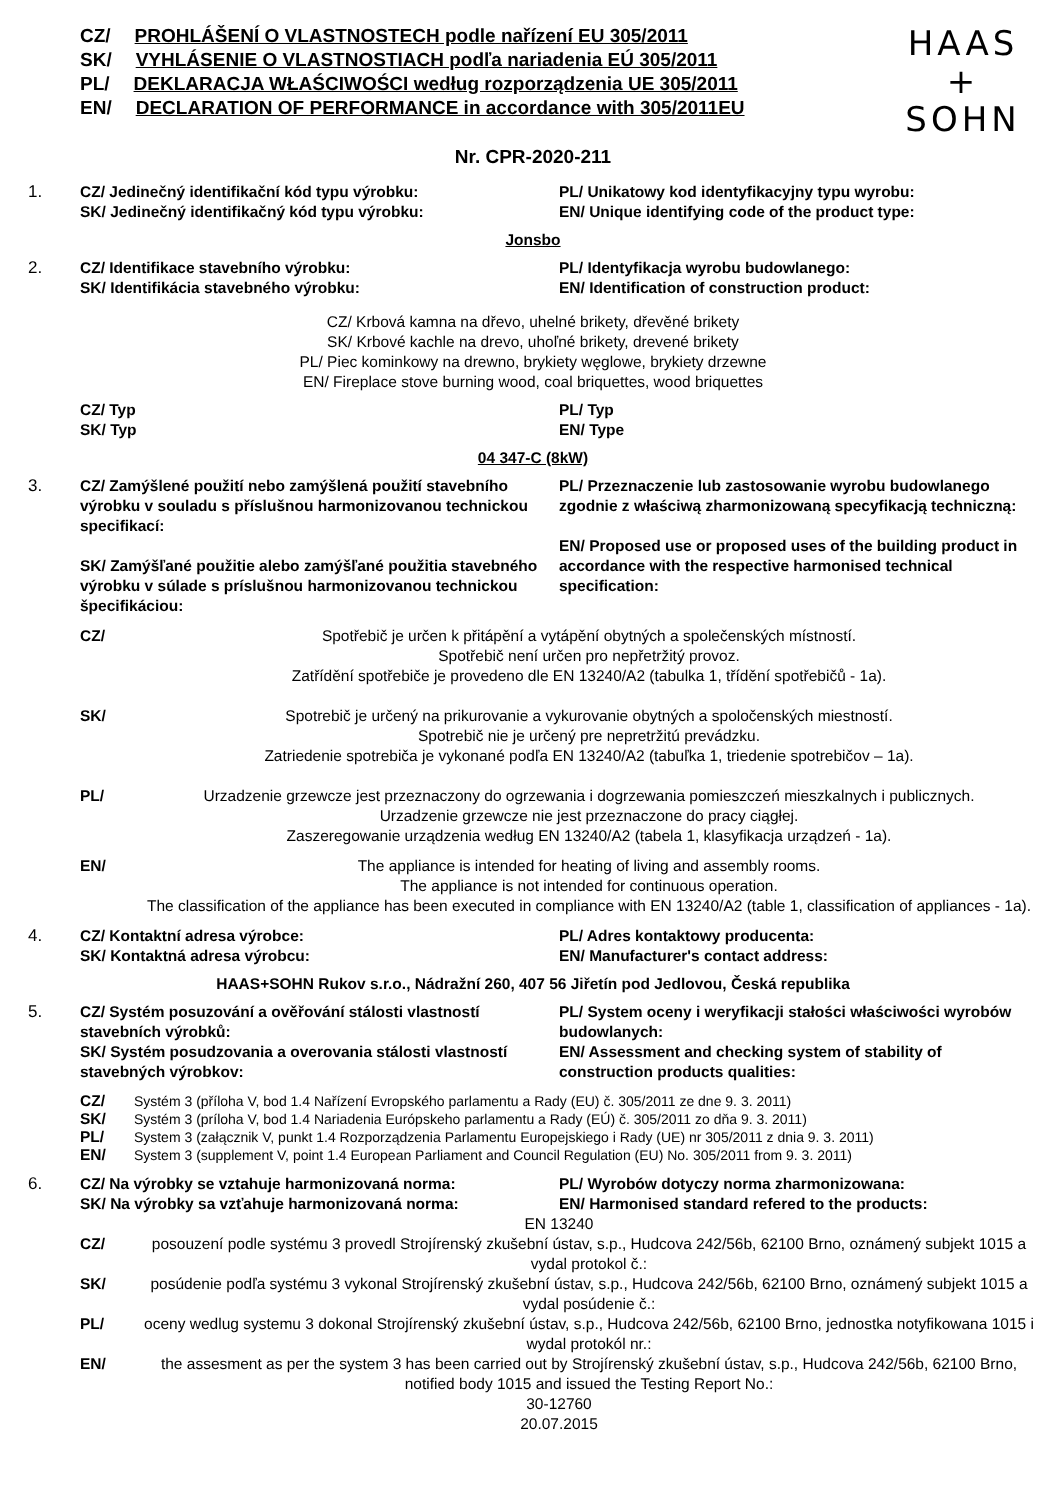CZ/ PROHLÁŠENÍ O VLASTNOSTECH podle nařízení EU 305/2011
SK/ VYHLÁSENIE O VLASTNOSTIACH podľa nariadenia EÚ 305/2011
PL/ DEKLARACJA WŁAŚCIWOŚCI według rozporządzenia UE 305/2011
EN/ DECLARATION OF PERFORMANCE in accordance with 305/2011EU
HAAS
+
SOHN
Nr. CPR-2020-211
1.
CZ/ Jedinečný identifikační kód typu výrobku:
SK/ Jedinečný identifikačný kód typu výrobku:
PL/ Unikatowy kod identyfikacyjny typu wyrobu:
EN/ Unique identifying code of the product type:
Jonsbo
2.
CZ/ Identifikace stavebního výrobku:
SK/ Identifikácia stavebného výrobku:
PL/ Identyfikacja wyrobu budowlanego:
EN/ Identification of construction product:
CZ/ Krbová kamna na dřevo, uhelné brikety, dřevěné brikety
SK/ Krbové kachle na drevo, uhoľné brikety, drevené brikety
PL/ Piec kominkowy na drewno, brykiety węglowe, brykiety drzewne
EN/ Fireplace stove burning wood, coal briquettes, wood briquettes
CZ/ Typ
SK/ Typ
PL/ Typ
EN/ Type
04 347-C (8kW)
3.
CZ/ Zamýšlené použití nebo zamýšlená použití stavebního výrobku v souladu s příslušnou harmonizovanou technickou specifikací:
SK/ Zamýšľané použitie alebo zamýšľané použitia stavebného výrobku v súlade s príslušnou harmonizovanou technickou špecifikáciou:
PL/ Przeznaczenie lub zastosowanie wyrobu budowlanego zgodnie z właściwą zharmonizowaną specyfikacją techniczną:
EN/ Proposed use or proposed uses of the building product in accordance with the respective harmonised technical specification:
CZ/ Spotřebič je určen k přitápění a vytápění obytných a společenských místností.
Spotřebič není určen pro nepřetržitý provoz.
Zatřídění spotřebiče je provedeno dle EN 13240/A2 (tabulka 1, třídění spotřebičů - 1a).
SK/ Spotrebič je určený na prikurovanie a vykurovanie obytných a spoločenských miestností.
Spotrebič nie je určený pre nepretržitú prevádzku.
Zatriedenie spotrebiča je vykonané podľa EN 13240/A2 (tabuľka 1, triedenie spotrebičov – 1a).
PL/ Urzadzenie grzewcze jest przeznaczony do ogrzewania i dogrzewania pomieszczeń mieszkalnych i publicznych.
Urzadzenie grzewcze nie jest przeznaczone do pracy ciągłej.
Zaszeregowanie urządzenia według EN 13240/A2 (tabela 1, klasyfikacja urządzeń - 1a).
EN/ The appliance is intended for heating of living and assembly rooms.
The appliance is not intended for continuous operation.
The classification of the appliance has been executed in compliance with EN 13240/A2 (table 1, classification of appliances - 1a).
4.
CZ/ Kontaktní adresa výrobce:
SK/ Kontaktná adresa výrobcu:
PL/ Adres kontaktowy producenta:
EN/ Manufacturer's contact address:
HAAS+SOHN Rukov s.r.o., Nádražní 260, 407 56 Jiřetín pod Jedlovou, Česká republika
5.
CZ/ Systém posuzování a ověřování stálosti vlastností stavebních výrobků:
SK/ Systém posudzovania a overovania stálosti vlastností stavebných výrobkov:
PL/ System oceny i weryfikacji stałości właściwości wyrobów budowlanych:
EN/ Assessment and checking system of stability of construction products qualities:
CZ/ Systém 3 (příloha V, bod 1.4 Nařízení Evropského parlamentu a Rady (EU) č. 305/2011 ze dne 9. 3. 2011)
SK/ Systém 3 (príloha V, bod 1.4 Nariadenia Európskeho parlamentu a Rady (EÚ) č. 305/2011 zo dňa 9. 3. 2011)
PL/ System 3 (załącznik V, punkt 1.4 Rozporządzenia Parlamentu Europejskiego i Rady (UE) nr 305/2011 z dnia 9. 3. 2011)
EN/ System 3 (supplement V, point 1.4 European Parliament and Council Regulation (EU) No. 305/2011 from 9. 3. 2011)
6.
CZ/ Na výrobky se vztahuje harmonizovaná norma:
SK/ Na výrobky sa vzťahuje harmonizovaná norma:
PL/ Wyrobów dotyczy norma zharmonizowana:
EN/ Harmonised standard refered to the products:
EN 13240
CZ/ posouzení podle systému 3 provedl Strojírenský zkušební ústav, s.p., Hudcova 242/56b, 62100 Brno, oznámený subjekt 1015 a vydal protokol č.:
SK/ posúdenie podľa systému 3 vykonal Strojírenský zkušební ústav, s.p., Hudcova 242/56b, 62100 Brno, oznámený subjekt 1015 a vydal posúdenie č.:
PL/ oceny wedlug systemu 3 dokonal Strojírenský zkušební ústav, s.p., Hudcova 242/56b, 62100 Brno, jednostka notyfikowana 1015 i wydal protokól nr.:
EN/ the assesment as per the system 3 has been carried out by Strojírenský zkušební ústav, s.p., Hudcova 242/56b, 62100 Brno, notified body 1015 and issued the Testing Report No.:
30-12760
20.07.2015